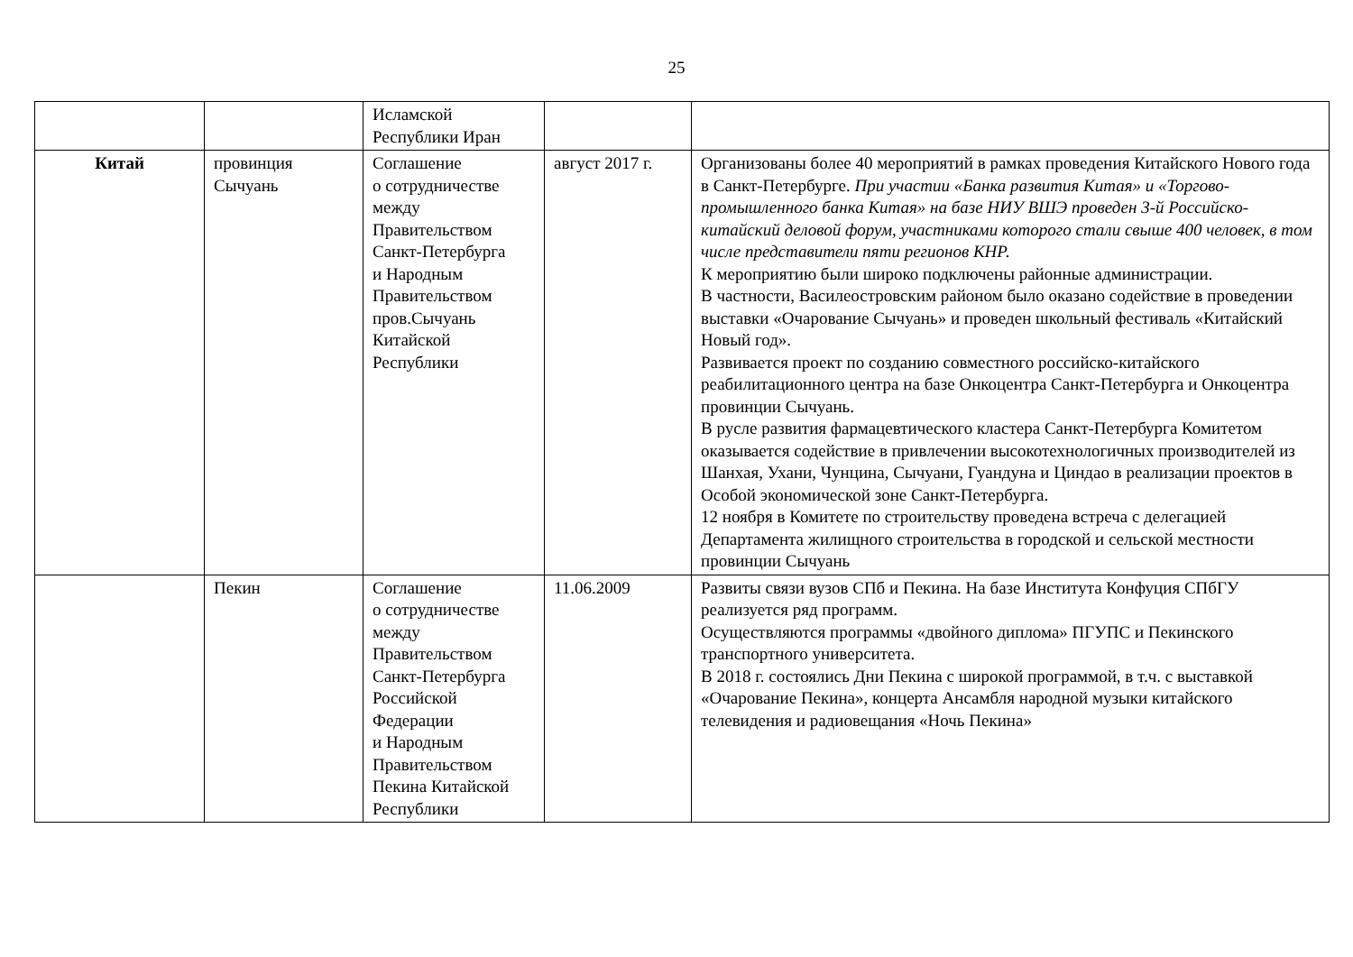25
| | | Исламской Республики Иран | | |
| Китай | провинция Сычуань | Соглашение о сотрудничестве между Правительством Санкт-Петербурга и Народным Правительством пров.Сычуань Китайской Республики | август 2017 г. | Организованы более 40 мероприятий в рамках проведения Китайского Нового года в Санкт-Петербурге. При участии «Банка развития Китая» и «Торгово-промышленного банка Китая» на базе НИУ ВШЭ проведен 3-й Российско-китайский деловой форум, участниками которого стали свыше 400 человек, в том числе представители пяти регионов КНР. К мероприятию были широко подключены районные администрации. В частности, Василеостровским районом было оказано содействие в проведении выставки «Очарование Сычуань» и проведен школьный фестиваль «Китайский Новый год». Развивается проект по созданию совместного российско-китайского реабилитационного центра на базе Онкоцентра Санкт-Петербурга и Онкоцентра провинции Сычуань. В русле развития фармацевтического кластера Санкт-Петербурга Комитетом оказывается содействие в привлечении высокотехнологичных производителей из Шанхая, Ухани, Чунцина, Сычуани, Гуандуна и Циндао в реализации проектов в Особой экономической зоне Санкт-Петербурга. 12 ноября в Комитете по строительству проведена встреча с делегацией Департамента жилищного строительства в городской и сельской местности провинции Сычуань |
| | Пекин | Соглашение о сотрудничестве между Правительством Санкт-Петербурга Российской Федерации и Народным Правительством Пекина Китайской Республики | 11.06.2009 | Развиты связи вузов СПб и Пекина. На базе Института Конфуция СПбГУ реализуется ряд программ. Осуществляются программы «двойного диплома» ПГУПС и Пекинского транспортного университета. В 2018 г. состоялись Дни Пекина с широкой программой, в т.ч. с выставкой «Очарование Пекина», концерта Ансамбля народной музыки китайского телевидения и радиовещания «Ночь Пекина» |